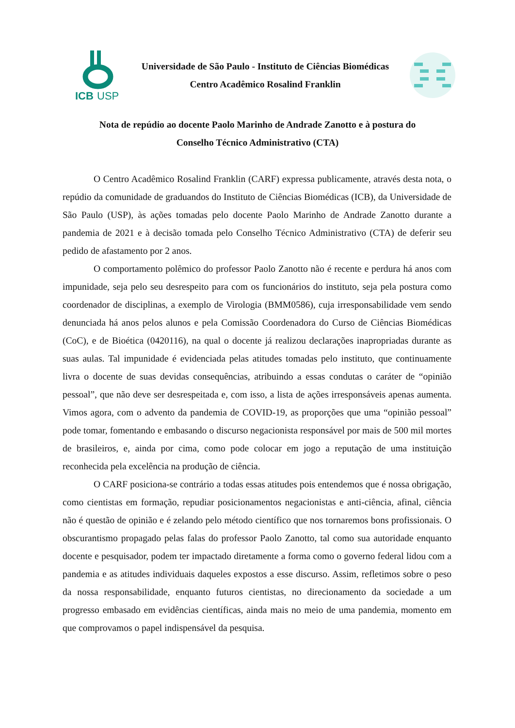ICB
USP
Universidade de São Paulo - Instituto de Ciências Biomédicas
Centro Acadêmico Rosalind Franklin
Nota de repúdio ao docente Paolo Marinho de Andrade Zanotto e à postura do
Conselho Técnico Administrativo (CTA)
O Centro Acadêmico Rosalind Franklin (CARF) expressa publicamente, através desta nota, o repúdio da comunidade de graduandos do Instituto de Ciências Biomédicas (ICB), da Universidade de São Paulo (USP), às ações tomadas pelo docente Paolo Marinho de Andrade Zanotto durante a pandemia de 2021 e à decisão tomada pelo Conselho Técnico Administrativo (CTA) de deferir seu pedido de afastamento por 2 anos.
O comportamento polêmico do professor Paolo Zanotto não é recente e perdura há anos com impunidade, seja pelo seu desrespeito para com os funcionários do instituto, seja pela postura como coordenador de disciplinas, a exemplo de Virologia (BMM0586), cuja irresponsabilidade vem sendo denunciada há anos pelos alunos e pela Comissão Coordenadora do Curso de Ciências Biomédicas (CoC), e de Bioética (0420116), na qual o docente já realizou declarações inapropriadas durante as suas aulas. Tal impunidade é evidenciada pelas atitudes tomadas pelo instituto, que continuamente livra o docente de suas devidas consequências, atribuindo a essas condutas o caráter de “opinião pessoal”, que não deve ser desrespeitada e, com isso, a lista de ações irresponsáveis apenas aumenta. Vimos agora, com o advento da pandemia de COVID-19, as proporções que uma “opinião pessoal” pode tomar, fomentando e embasando o discurso negacionista responsável por mais de 500 mil mortes de brasileiros, e, ainda por cima, como pode colocar em jogo a reputação de uma instituição reconhecida pela excelência na produção de ciência.
O CARF posiciona-se contrário a todas essas atitudes pois entendemos que é nossa obrigação, como cientistas em formação, repudiar posicionamentos negacionistas e anti-ciência, afinal, ciência não é questão de opinião e é zelando pelo método científico que nos tornaremos bons profissionais. O obscurantismo propagado pelas falas do professor Paolo Zanotto, tal como sua autoridade enquanto docente e pesquisador, podem ter impactado diretamente a forma como o governo federal lidou com a pandemia e as atitudes individuais daqueles expostos a esse discurso. Assim, refletimos sobre o peso da nossa responsabilidade, enquanto futuros cientistas, no direcionamento da sociedade a um progresso embasado em evidências científicas, ainda mais no meio de uma pandemia, momento em que comprovamos o papel indispensável da pesquisa.